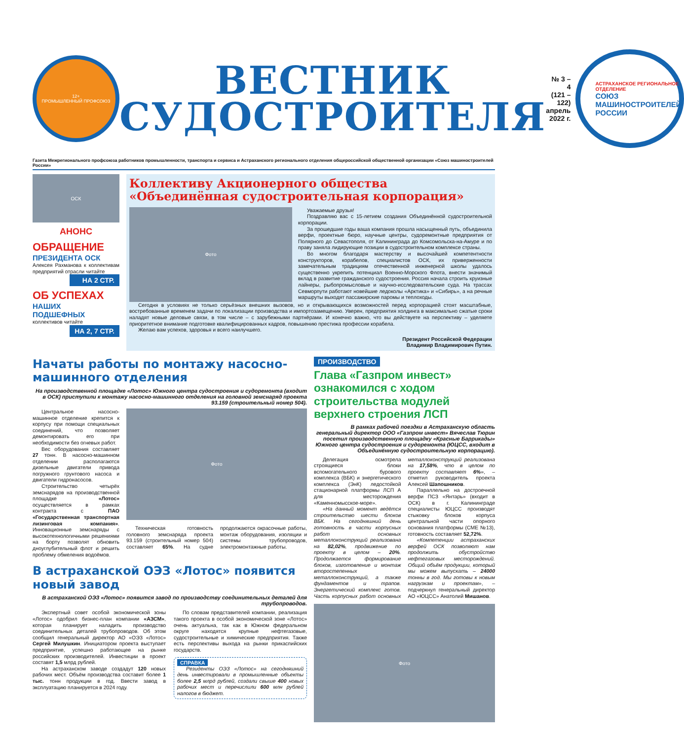12+
ПРОМЫШЛЕННЫЙ ПРОФСОЮЗ
ВЕСТНИК
СУДОСТРОИТЕЛЯ
№ 3 – 4
(121 – 122)
апрель
2022 г.
АСТРАХАНСКОЕ РЕГИОНАЛЬНОЕ ОТДЕЛЕНИЕ
СОЮЗ
МАШИНОСТРОИТЕЛЕЙ
РОССИИ
Газета Межрегионального профсоюза работников промышленности, транспорта и сервиса и Астраханского регионального отделения общероссийской общественной организации «Союз машиностроителей России»
ОСК
АНОНС
ОБРАЩЕНИЕ
ПРЕЗИДЕНТА ОСК
Алексея Рахманова к коллективам предприятий отрасли читайте
НА 2 СТР.
ОБ УСПЕХАХ
НАШИХ
ПОДШЕФНЫХ
коллективов читайте
НА 2, 7 СТР.
Коллективу Акционерного общества
«Объединённая судостроительная корпорация»
Фото
Уважаемые друзья!
Поздравляю вас с 15-летием создания Объединённой судостроительной корпорации.
За прошедшие годы ваша компания прошла насыщенный путь, объединила верфи, проектные бюро, научные центры, судоремонтные предприятия от Полярного до Севастополя, от Калининграда до Комсомольска-на-Амуре и по праву заняла лидирующие позиции в судостроительном комплексе страны.
Во многом благодаря мастерству и высочайшей компетентности конструкторов, корабелов, специалистов ОСК, их приверженности замечательным традициям отечественной инженерной школы удалось существенно укрепить потенциал Военно-Морского Флота, внести значимый вклад в развитие гражданского судостроения. Россия начала строить круизные лайнеры, рыбопромысловые и научно-исследовательские суда. На трассах Севморпути работают новейшие ледоколы «Арктика» и «Сибирь», а на речные маршруты выходят пассажирские паромы и теплоходы.
Сегодня в условиях не только серьёзных внешних вызовов, но и открывающихся возможностей перед корпорацией стоят масштабные, востребованные временем задачи по локализации производства и импортозамещению. Уверен, предприятия холдинга в максимально сжатые сроки наладят новые деловые связи, в том числе – с зарубежными партнёрами. И конечно важно, что вы действуете на перспективу – уделяете приоритетное внимание подготовке квалифицированных кадров, повышению престижа профессии корабела.
Желаю вам успехов, здоровья и всего наилучшего.
Президент Российской Федерации
Владимир Владимирович Путин.
Начаты работы по монтажу насосно-машинного отделения
На производственной площадке «Лотос» Южного центра судостроения и судоремонта (входит в ОСК) приступили к монтажу насосно-машинного отделения на головной земснаряд проекта 93.159 (строительный номер 504).
Центральное насосно-машинное отделение крепится к корпусу при помощи специальных соединений, что позволяет демонтировать его при необходимости без огневых работ.
Вес оборудования составляет 27 тонн. В насосно-машинном отделении располагаются дизельные двигатели привода погружного грунтового насоса и двигатели гидронасосов.
Строительство четырёх земснарядов на производственной площадке «Лотос» осуществляется в рамках контракта с ПАО «Государственная транспортная лизинговая компания». Инновационные земснаряды с высокотехнологичными решениями на борту позволят обновить дноуглубительный флот и решить проблему обмеления водоёмов.
Фото
Техническая готовность головного земснаряда проекта 93.159 (строительный номер 504) составляет 65%. На судне продолжаются окрасочные работы, монтаж оборудования, изоляции и системы трубопроводов, электромонтажные работы.
В астраханской ОЭЗ «Лотос» появится новый завод
В астраханской ОЭЗ «Лотос» появится завод по производству соединительных деталей для трубопроводов.
Экспертный совет особой экономической зоны «Лотос» одобрил бизнес-план компании «АЗСМ», которая планирует наладить производство соединительных деталей трубопроводов. Об этом сообщил генеральный директор АО «ОЭЗ «Лотос» Сергей Милушкин. Инициатором проекта выступает предприятие, успешно работающее на рынке российских производителей. Инвестиции в проект составят 1,5 млрд рублей.
На астраханском заводе создадут 120 новых рабочих мест. Объём производства составит более 1 тыс. тонн продукции в год. Ввести завод в эксплуатацию планируется в 2024 году.
По словам представителей компании, реализация такого проекта в особой экономической зоне «Лотос» очень актуальна, так как в Южном федеральном округе находятся крупные нефтегазовые, судостроительные и химические предприятия. Также есть перспективы выхода на рынки прикаспийских государств.
СПРАВКА
Резиденты ОЭЗ «Лотос» на сегодняшний день инвестировали в промышленные объекты более 2,5 млрд рублей, создали свыше 400 новых рабочих мест и перечислили 600 млн рублей налогов в бюджет.
ПРОИЗВОДСТВО
Глава «Газпром инвест» ознакомился с ходом строительства модулей верхнего строения ЛСП
В рамках рабочей поездки в Астраханскую область генеральный директор ООО «Газпром инвест» Вячеслав Тюрин посетил производственную площадку «Красные Баррикады» Южного центра судостроения и судоремонта (ЮЦСС, входит в Объединённую судостроительную корпорацию).
Делегация осмотрела строящиеся блоки вспомогательного бурового комплекса (ВБК) и энергетического комплекса (ЭнК) ледостойкой стационарной платформы ЛСП А для месторождения «Каменномысское-море».
«На данный момент ведётся строительство шести блоков ВБК. На сегодняшний день готовность в части корпусных работ основных металлоконструкций реализована на 82,02%, продвижение по проекту в целом – 20%. Продолжается формирование блоков, изготовление и монтаж второстепенных металлоконструкций, а также фундаментов и трапов. Энергетический комплекс готов. Часть корпусных работ основных металлоконструкций реализована на 17,58%, что в целом по проекту составляет 6%», – отметил руководитель проекта Алексей Шапошников.
Параллельно на достроечной верфи ПСЗ «Янтарь» (входит в ОСК) в г. Калининграде специалисты ЮЦСС производят стыковку блоков корпуса центральной части опорного основания платформы (СМЕ №13), готовность составляет 52,72%.
«Компетенции астраханских верфей ОСК позволяют нам продолжить обустройство нефтегазовых месторождений. Общий объём продукции, который мы можем выпускать – 24000 тонны в год. Мы готовы к новым нагрузкам и проектам», – подчеркнул генеральный директор АО «ЮЦСС» Анатолий Мишанов.
Фото